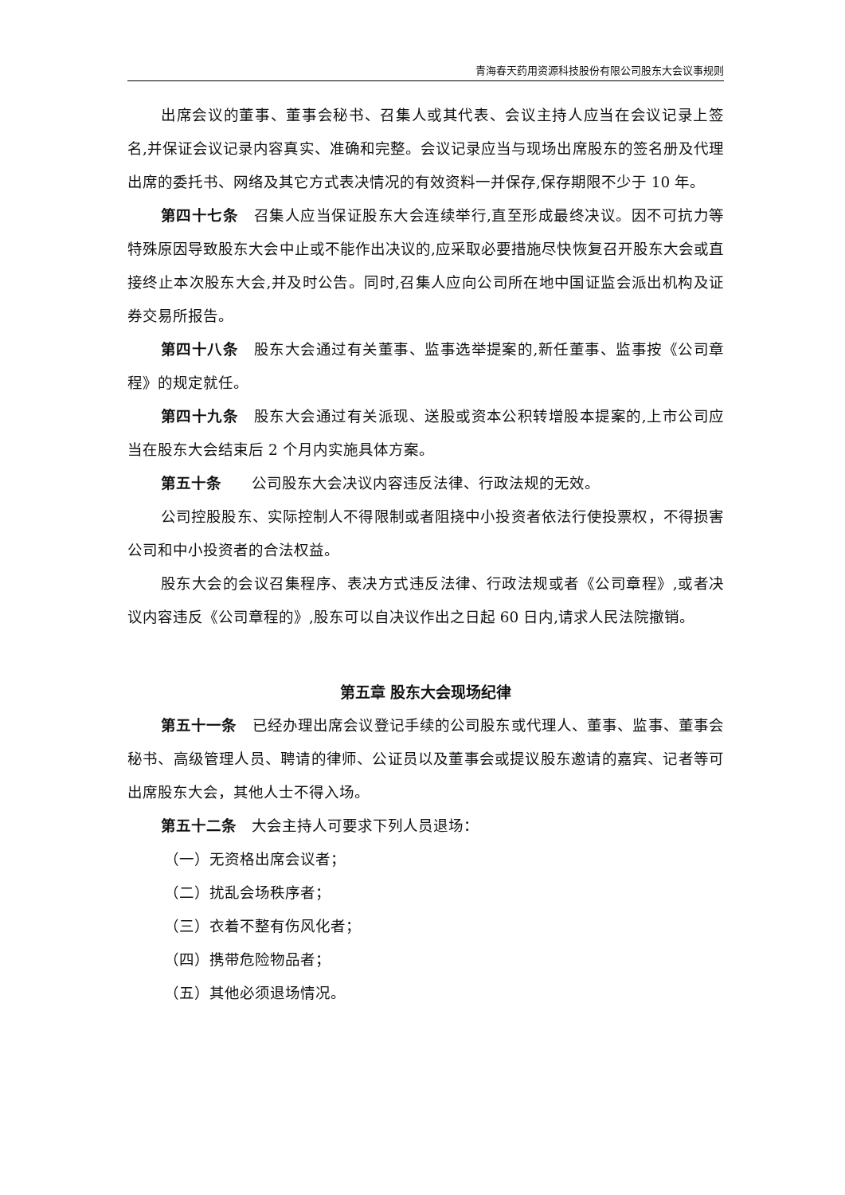青海春天药用资源科技股份有限公司股东大会议事规则
出席会议的董事、董事会秘书、召集人或其代表、会议主持人应当在会议记录上签名,并保证会议记录内容真实、准确和完整。会议记录应当与现场出席股东的签名册及代理出席的委托书、网络及其它方式表决情况的有效资料一并保存,保存期限不少于 10 年。
第四十七条　召集人应当保证股东大会连续举行,直至形成最终决议。因不可抗力等特殊原因导致股东大会中止或不能作出决议的,应采取必要措施尽快恢复召开股东大会或直接终止本次股东大会,并及时公告。同时,召集人应向公司所在地中国证监会派出机构及证券交易所报告。
第四十八条　股东大会通过有关董事、监事选举提案的,新任董事、监事按《公司章程》的规定就任。
第四十九条　股东大会通过有关派现、送股或资本公积转增股本提案的,上市公司应当在股东大会结束后 2 个月内实施具体方案。
第五十条　　公司股东大会决议内容违反法律、行政法规的无效。
公司控股股东、实际控制人不得限制或者阻挠中小投资者依法行使投票权，不得损害公司和中小投资者的合法权益。
股东大会的会议召集程序、表决方式违反法律、行政法规或者《公司章程》,或者决议内容违反《公司章程的》,股东可以自决议作出之日起 60 日内,请求人民法院撤销。
第五章 股东大会现场纪律
第五十一条　已经办理出席会议登记手续的公司股东或代理人、董事、监事、董事会秘书、高级管理人员、聘请的律师、公证员以及董事会或提议股东邀请的嘉宾、记者等可出席股东大会，其他人士不得入场。
第五十二条　大会主持人可要求下列人员退场：
（一）无资格出席会议者；
（二）扰乱会场秩序者；
（三）衣着不整有伤风化者；
（四）携带危险物品者；
（五）其他必须退场情况。